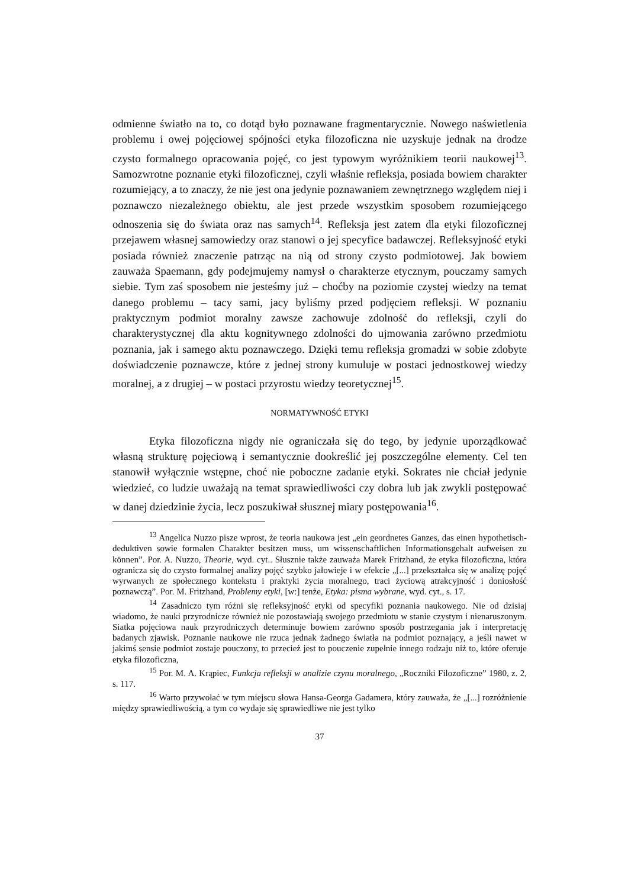odmienne światło na to, co dotąd było poznawane fragmentarycznie. Nowego naświetlenia problemu i owej pojęciowej spójności etyka filozoficzna nie uzyskuje jednak na drodze czysto formalnego opracowania pojęć, co jest typowym wyróżnikiem teorii naukowej<sup>13</sup>. Samozwrotne poznanie etyki filozoficznej, czyli właśnie refleksja, posiada bowiem charakter rozumiejący, a to znaczy, że nie jest ona jedynie poznawaniem zewnętrznego względem niej i poznawczo niezależnego obiektu, ale jest przede wszystkim sposobem rozumiejącego odnoszenia się do świata oraz nas samych<sup>14</sup>. Refleksja jest zatem dla etyki filozoficznej przejawem własnej samowiedzy oraz stanowi o jej specyfice badawczej. Refleksyjność etyki posiada również znaczenie patrząc na nią od strony czysto podmiotowej. Jak bowiem zauważa Spaemann, gdy podejmujemy namysł o charakterze etycznym, pouczamy samych siebie. Tym zaś sposobem nie jesteśmy już – choćby na poziomie czystej wiedzy na temat danego problemu – tacy sami, jacy byliśmy przed podjęciem refleksji. W poznaniu praktycznym podmiot moralny zawsze zachowuje zdolność do refleksji, czyli do charakterystycznej dla aktu kognitywnego zdolności do ujmowania zarówno przedmiotu poznania, jak i samego aktu poznawczego. Dzięki temu refleksja gromadzi w sobie zdobyte doświadczenie poznawcze, które z jednej strony kumuluje w postaci jednostkowej wiedzy moralnej, a z drugiej – w postaci przyrostu wiedzy teoretycznej<sup>15</sup>.
NORMATYWNOŚĆ ETYKI
Etyka filozoficzna nigdy nie ograniczała się do tego, by jedynie uporządkować własną strukturę pojęciową i semantycznie dookreślić jej poszczególne elementy. Cel ten stanowił wyłącznie wstępne, choć nie poboczne zadanie etyki. Sokrates nie chciał jedynie wiedzieć, co ludzie uważają na temat sprawiedliwości czy dobra lub jak zwykli postępować w danej dziedzinie życia, lecz poszukiwał słusznej miary postępowania<sup>16</sup>.
<sup>13</sup> Angelica Nuzzo pisze wprost, że teoria naukowa jest „ein geordnetes Ganzes, das einen hypothetisch-deduktiven sowie formalen Charakter besitzen muss, um wissenschaftlichen Informationsgehalt aufweisen zu können”. Por. A. Nuzzo, Theorie, wyd. cyt.. Słusznie także zauważa Marek Fritzhand, że etyka filozoficzna, która ogranicza się do czysto formalnej analizy pojęć szybko jałowieje i w efekcie „[...] przekształca się w analizę pojęć wyrwanych ze społecznego kontekstu i praktyki życia moralnego, traci życiową atrakcyjność i doniosłość poznawczą”. Por. M. Fritzhand, Problemy etyki, [w:] tenże, Etyka: pisma wybrane, wyd. cyt., s. 17.
<sup>14</sup> Zasadniczo tym różni się refleksyjność etyki od specyfiki poznania naukowego. Nie od dzisiaj wiadomo, że nauki przyrodnicze również nie pozostawiają swojego przedmiotu w stanie czystym i nienaruszonym. Siatka pojęciowa nauk przyrodniczych determinuje bowiem zarówno sposób postrzegania jak i interpretację badanych zjawisk. Poznanie naukowe nie rzuca jednak żadnego światła na podmiot poznający, a jeśli nawet w jakimś sensie podmiot zostaje pouczony, to przecież jest to pouczenie zupełnie innego rodzaju niż to, które oferuje etyka filozoficzna,
<sup>15</sup> Por. M. A. Krąpiec, Funkcja refleksji w analizie czynu moralnego, „Roczniki Filozoficzne” 1980, z. 2, s. 117.
<sup>16</sup> Warto przywołać w tym miejscu słowa Hansa-Georga Gadamera, który zauważa, że „[...] rozróżnienie między sprawiedliwością, a tym co wydaje się sprawiedliwe nie jest tylko
37